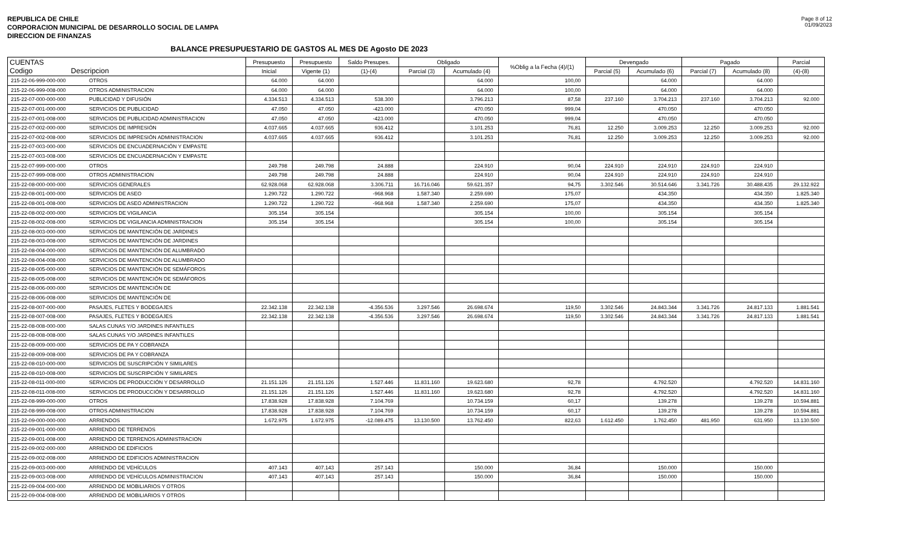Page 8 of 12
01/09/2023
REPUBLICA DE CHILE
CORPORACION MUNICIPAL DE DESARROLLO SOCIAL DE LAMPA
DIRECCION DE FINANZAS
BALANCE PRESUPUESTARIO DE GASTOS AL MES DE Agosto DE 2023
| CUENTAS Codigo Descripcion | | Presupuesto | Presupuesto | Saldo Presupes. | Obligado | | %Oblig a la Fecha (4)/(1) | Devengado | | Pagado | | Parcial |
| --- | --- | --- | --- | --- | --- | --- | --- | --- | --- | --- | --- | --- |
| | | Inicial | Vigente (1) | (1)-(4) | Parcial (3) | Acumulado (4) | | Parcial (5) | Acumulado (6) | Parcial (7) | Acumulado (8) | (4)-(8) |
| 215-22-06-999-000-000 | OTROS | 64.000 | 64.000 | | | 64.000 | 100,00 | | 64.000 | | 64.000 | |
| 215-22-06-999-008-000 | OTROS ADMINISTRACION | 64.000 | 64.000 | | | 64.000 | 100,00 | | 64.000 | | 64.000 | |
| 215-22-07-000-000-000 | PUBLICIDAD Y DIFUSIÓN | 4.334.513 | 4.334.513 | 538.300 | | 3.796.213 | 87,58 | 237.160 | 3.704.213 | 237.160 | 3.704.213 | 92.000 |
| 215-22-07-001-000-000 | SERVICIOS DE PUBLICIDAD | 47.050 | 47.050 | -423.000 | | 470.050 | 999,04 | | 470.050 | | 470.050 | |
| 215-22-07-001-008-000 | SERVICIOS DE PUBLICIDAD ADMINISTRACION | 47.050 | 47.050 | -423.000 | | 470.050 | 999,04 | | 470.050 | | 470.050 | |
| 215-22-07-002-000-000 | SERVICIOS DE IMPRESIÓN | 4.037.665 | 4.037.665 | 936.412 | | 3.101.253 | 76,81 | 12.250 | 3.009.253 | 12.250 | 3.009.253 | 92.000 |
| 215-22-07-002-008-000 | SERVICIOS DE IMPRESIÓN ADMINISTRACION | 4.037.665 | 4.037.665 | 936.412 | | 3.101.253 | 76,81 | 12.250 | 3.009.253 | 12.250 | 3.009.253 | 92.000 |
| 215-22-07-003-000-000 | SERVICIOS DE ENCUADERNACIÓN Y EMPASTE | | | | | | | | | | | |
| 215-22-07-003-008-000 | SERVICIOS DE ENCUADERNACIÓN Y EMPASTE | | | | | | | | | | | |
| 215-22-07-999-000-000 | OTROS | 249.798 | 249.798 | 24.888 | | 224.910 | 90,04 | 224.910 | 224.910 | 224.910 | 224.910 | |
| 215-22-07-999-008-000 | OTROS ADMINISTRACION | 249.798 | 249.798 | 24.888 | | 224.910 | 90,04 | 224.910 | 224.910 | 224.910 | 224.910 | |
| 215-22-08-000-000-000 | SERVICIOS GENERALES | 62.928.068 | 62.928.068 | 3.306.711 | 16.716.046 | 59.621.357 | 94,75 | 3.302.546 | 30.514.646 | 3.341.726 | 30.488.435 | 29.132.922 |
| 215-22-08-001-000-000 | SERVICIOS DE ASEO | 1.290.722 | 1.290.722 | -968.968 | 1.587.340 | 2.259.690 | 175,07 | | 434.350 | | 434.350 | 1.825.340 |
| 215-22-08-001-008-000 | SERVICIOS DE ASEO ADMINISTRACION | 1.290.722 | 1.290.722 | -968.968 | 1.587.340 | 2.259.690 | 175,07 | | 434.350 | | 434.350 | 1.825.340 |
| 215-22-08-002-000-000 | SERVICIOS DE VIGILANCIA | 305.154 | 305.154 | | | 305.154 | 100,00 | | 305.154 | | 305.154 | |
| 215-22-08-002-008-000 | SERVICIOS DE VIGILANCIA ADMINISTRACION | 305.154 | 305.154 | | | 305.154 | 100,00 | | 305.154 | | 305.154 | |
| 215-22-08-003-000-000 | SERVICIOS DE MANTENCIÓN DE JARDINES | | | | | | | | | | | |
| 215-22-08-003-008-000 | SERVICIOS DE MANTENCIÓN DE JARDINES | | | | | | | | | | | |
| 215-22-08-004-000-000 | SERVICIOS DE MANTENCIÓN DE ALUMBRADO | | | | | | | | | | | |
| 215-22-08-004-008-000 | SERVICIOS DE MANTENCIÓN DE ALUMBRADO | | | | | | | | | | | |
| 215-22-08-005-000-000 | SERVICIOS DE MANTENCIÓN DE SEMÁFOROS | | | | | | | | | | | |
| 215-22-08-005-008-000 | SERVICIOS DE MANTENCIÓN DE SEMÁFOROS | | | | | | | | | | | |
| 215-22-08-006-000-000 | SERVICIOS DE MANTENCIÓN DE | | | | | | | | | | | |
| 215-22-08-006-008-000 | SERVICIOS DE MANTENCIÓN DE | | | | | | | | | | | |
| 215-22-08-007-000-000 | PASAJES, FLETES Y BODEGAJES | 22.342.138 | 22.342.138 | -4.356.536 | 3.297.546 | 26.698.674 | 119,50 | 3.302.546 | 24.843.344 | 3.341.726 | 24.817.133 | 1.881.541 |
| 215-22-08-007-008-000 | PASAJES, FLETES Y BODEGAJES | 22.342.138 | 22.342.138 | -4.356.536 | 3.297.546 | 26.698.674 | 119,50 | 3.302.546 | 24.843.344 | 3.341.726 | 24.817.133 | 1.881.541 |
| 215-22-08-008-000-000 | SALAS CUNAS Y/O JARDINES INFANTILES | | | | | | | | | | | |
| 215-22-08-008-008-000 | SALAS CUNAS Y/O JARDINES INFANTILES | | | | | | | | | | | |
| 215-22-08-009-000-000 | SERVICIOS DE PA Y COBRANZA | | | | | | | | | | | |
| 215-22-08-009-008-000 | SERVICIOS DE PA Y COBRANZA | | | | | | | | | | | |
| 215-22-08-010-000-000 | SERVICIOS DE SUSCRIPCIÓN Y SIMILARES | | | | | | | | | | | |
| 215-22-08-010-008-000 | SERVICIOS DE SUSCRIPCIÓN Y SIMILARES | | | | | | | | | | | |
| 215-22-08-011-000-000 | SERVICIOS DE PRODUCCIÓN Y DESARROLLO | 21.151.126 | 21.151.126 | 1.527.446 | 11.831.160 | 19.623.680 | 92,78 | | 4.792.520 | | 4.792.520 | 14.831.160 |
| 215-22-08-011-008-000 | SERVICIOS DE PRODUCCIÓN Y DESARROLLO | 21.151.126 | 21.151.126 | 1.527.446 | 11.831.160 | 19.623.680 | 92,78 | | 4.792.520 | | 4.792.520 | 14.831.160 |
| 215-22-08-999-000-000 | OTROS | 17.838.928 | 17.838.928 | 7.104.769 | | 10.734.159 | 60,17 | | 139.278 | | 139.278 | 10.594.881 |
| 215-22-08-999-008-000 | OTROS ADMINISTRACION | 17.838.928 | 17.838.928 | 7.104.769 | | 10.734.159 | 60,17 | | 139.278 | | 139.278 | 10.594.881 |
| 215-22-09-000-000-000 | ARRIENDOS | 1.672.975 | 1.672.975 | -12.089.475 | 13.130.500 | 13.762.450 | 822,63 | 1.612.450 | 1.762.450 | 481.950 | 631.950 | 13.130.500 |
| 215-22-09-001-000-000 | ARRIENDO DE TERRENOS | | | | | | | | | | | |
| 215-22-09-001-008-000 | ARRIENDO DE TERRENOS ADMINISTRACION | | | | | | | | | | | |
| 215-22-09-002-000-000 | ARRIENDO DE EDIFICIOS | | | | | | | | | | | |
| 215-22-09-002-008-000 | ARRIENDO DE EDIFICIOS ADMINISTRACION | | | | | | | | | | | |
| 215-22-09-003-000-000 | ARRIENDO DE VEHÍCULOS | 407.143 | 407.143 | 257.143 | | 150.000 | 36,84 | | 150.000 | | 150.000 | |
| 215-22-09-003-008-000 | ARRIENDO DE VEHÍCULOS ADMINISTRACION | 407.143 | 407.143 | 257.143 | | 150.000 | 36,84 | | 150.000 | | 150.000 | |
| 215-22-09-004-000-000 | ARRIENDO DE MOBILIARIOS Y OTROS | | | | | | | | | | | |
| 215-22-09-004-008-000 | ARRIENDO DE MOBILIARIOS Y OTROS | | | | | | | | | | | |